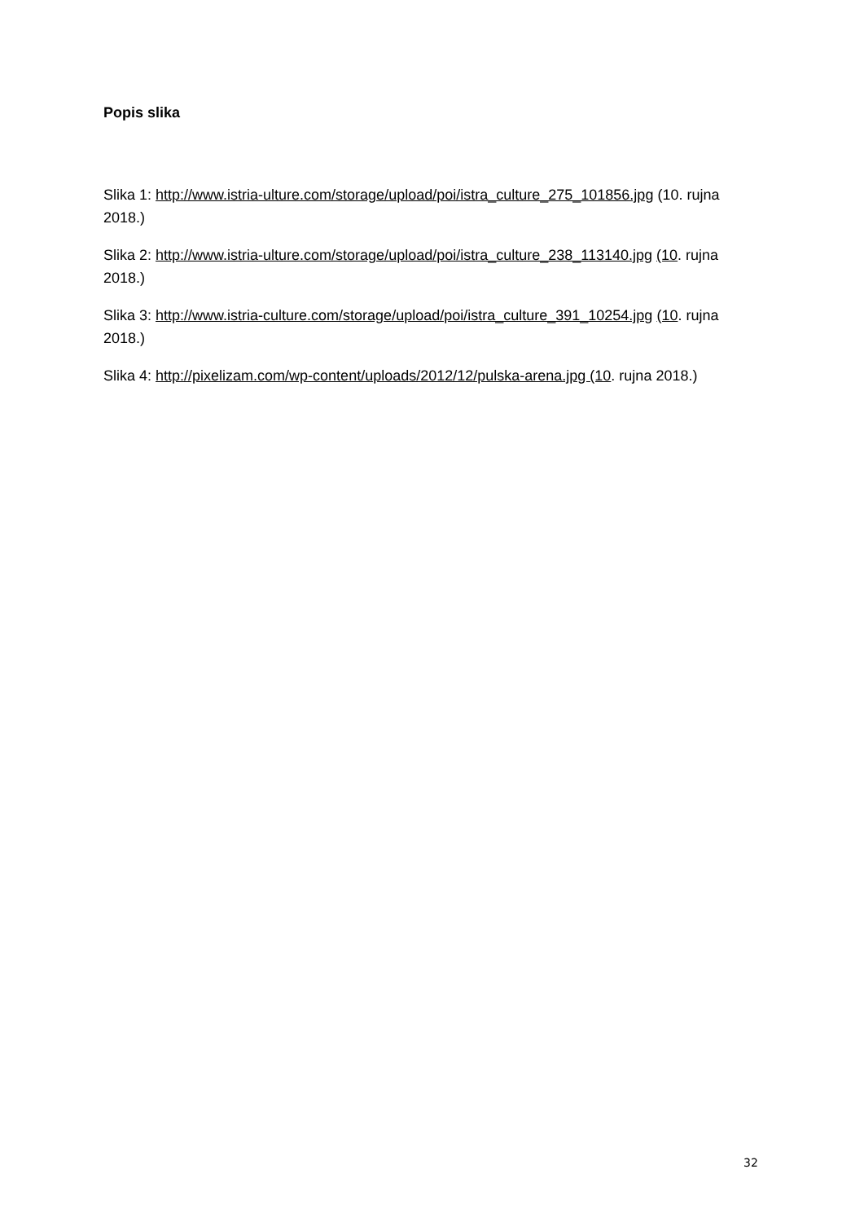Popis slika
Slika 1: http://www.istria-ulture.com/storage/upload/poi/istra_culture_275_101856.jpg (10. rujna 2018.)
Slika 2: http://www.istria-ulture.com/storage/upload/poi/istra_culture_238_113140.jpg (10. rujna 2018.)
Slika 3: http://www.istria-culture.com/storage/upload/poi/istra_culture_391_10254.jpg (10. rujna 2018.)
Slika 4: http://pixelizam.com/wp-content/uploads/2012/12/pulska-arena.jpg (10. rujna 2018.)
32